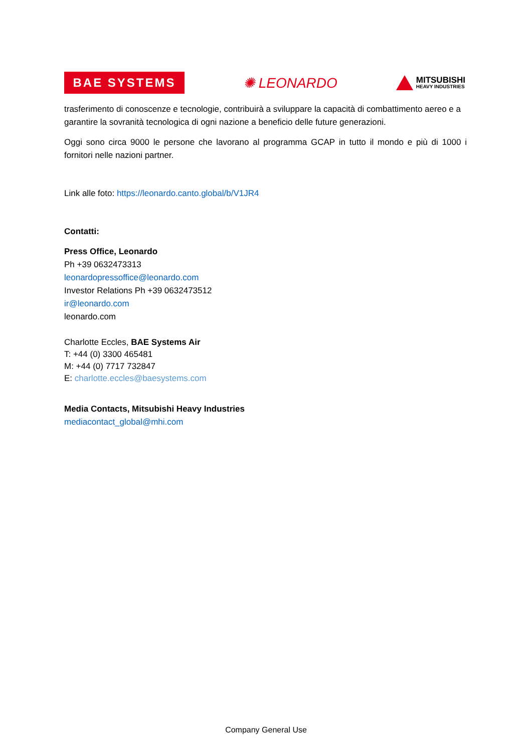BAE SYSTEMS
✺ LEONARDO
MITSUBISHI
HEAVY INDUSTRIES
trasferimento di conoscenze e tecnologie, contribuirà a sviluppare la capacità di combattimento aereo e a garantire la sovranità tecnologica di ogni nazione a beneficio delle future generazioni.
Oggi sono circa 9000 le persone che lavorano al programma GCAP in tutto il mondo e più di 1000 i fornitori nelle nazioni partner.
Link alle foto: https://leonardo.canto.global/b/V1JR4
Contatti:
Press Office, Leonardo
Ph +39 0632473313
leonardopressoffice@leonardo.com
Investor Relations Ph +39 0632473512
ir@leonardo.com
leonardo.com
Charlotte Eccles, BAE Systems Air
T: +44 (0) 3300 465481
M: +44 (0) 7717 732847
E: charlotte.eccles@baesystems.com
Media Contacts, Mitsubishi Heavy Industries
mediacontact_global@mhi.com
Company General Use